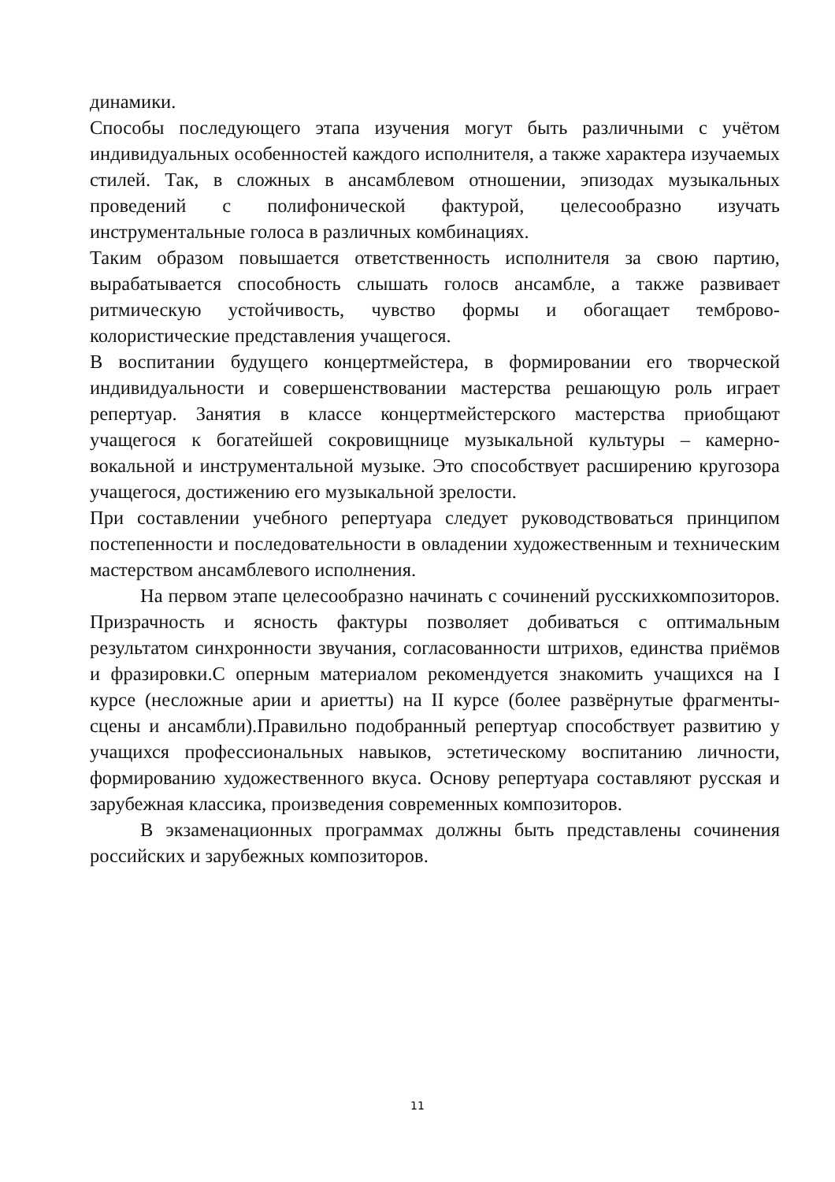динамики.
Способы последующего этапа изучения могут быть различными с учётом индивидуальных особенностей каждого исполнителя, а также характера изучаемых стилей. Так, в сложных в ансамблевом отношении, эпизодах музыкальных проведений с полифонической фактурой, целесообразно изучать инструментальные голоса в различных комбинациях.
Таким образом повышается ответственность исполнителя за свою партию, вырабатывается способность слышать голосв ансамбле, а также развивает ритмическую устойчивость, чувство формы и обогащает темброво-колористические представления учащегося.
В воспитании будущего концертмейстера, в формировании его творческой индивидуальности и совершенствовании мастерства решающую роль играет репертуар. Занятия в классе концертмейстерского мастерства приобщают учащегося к богатейшей сокровищнице музыкальной культуры – камерно-вокальной и инструментальной музыке. Это способствует расширению кругозора учащегося, достижению его музыкальной зрелости.
При составлении учебного репертуара следует руководствоваться принципом постепенности и последовательности в овладении художественным и техническим мастерством ансамблевого исполнения.
На первом этапе целесообразно начинать с сочинений русскихкомпозиторов. Призрачность и ясность фактуры позволяет добиваться с оптимальным результатом синхронности звучания, согласованности штрихов, единства приёмов и фразировки.С оперным материалом рекомендуется знакомить учащихся на I курсе (несложные арии и ариетты) на II курсе (более развёрнутые фрагменты-сцены и ансамбли).Правильно подобранный репертуар способствует развитию у учащихся профессиональных навыков, эстетическому воспитанию личности, формированию художественного вкуса. Основу репертуара составляют русская и зарубежная классика, произведения современных композиторов.
В экзаменационных программах должны быть представлены сочинения российских и зарубежных композиторов.
11